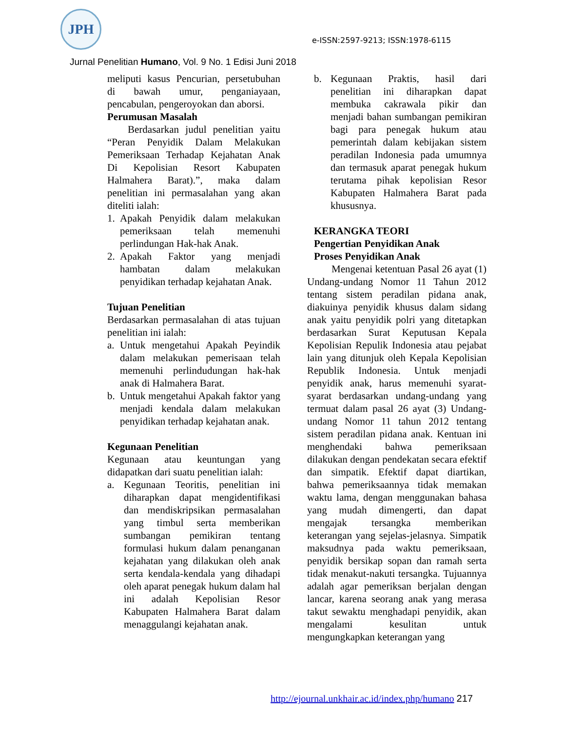JPH
e-ISSN:2597-9213; ISSN:1978-6115
Jurnal Penelitian Humano, Vol. 9 No. 1 Edisi Juni 2018
meliputi kasus Pencurian, persetubuhan di bawah umur, penganiayaan, pencabulan, pengeroyokan dan aborsi.
Perumusan Masalah
Berdasarkan judul penelitian yaitu “Peran Penyidik Dalam Melakukan Pemeriksaan Terhadap Kejahatan Anak Di Kepolisian Resort Kabupaten Halmahera Barat).”, maka dalam penelitian ini permasalahan yang akan diteliti ialah:
1. Apakah Penyidik dalam melakukan pemeriksaan telah memenuhi perlindungan Hak-hak Anak.
2. Apakah Faktor yang menjadi hambatan dalam melakukan penyidikan terhadap kejahatan Anak.
Tujuan Penelitian
Berdasarkan permasalahan di atas tujuan penelitian ini ialah:
a. Untuk mengetahui Apakah Peyindik dalam melakukan pemerisaan telah memenuhi perlindudungan hak-hak anak di Halmahera Barat.
b. Untuk mengetahui Apakah faktor yang menjadi kendala dalam melakukan penyidikan terhadap kejahatan anak.
Kegunaan Penelitian
Kegunaan atau keuntungan yang didapatkan dari suatu penelitian ialah:
a. Kegunaan Teoritis, penelitian ini diharapkan dapat mengidentifikasi dan mendiskripsikan permasalahan yang timbul serta memberikan sumbangan pemikiran tentang formulasi hukum dalam penanganan kejahatan yang dilakukan oleh anak serta kendala-kendala yang dihadapi oleh aparat penegak hukum dalam hal ini adalah Kepolisian Resor Kabupaten Halmahera Barat dalam menaggulangi kejahatan anak.
b. Kegunaan Praktis, hasil dari penelitian ini diharapkan dapat membuka cakrawala pikir dan menjadi bahan sumbangan pemikiran bagi para penegak hukum atau pemerintah dalam kebijakan sistem peradilan Indonesia pada umumnya dan termasuk aparat penegak hukum terutama pihak kepolisian Resor Kabupaten Halmahera Barat pada khususnya.
KERANGKA TEORI
Pengertian Penyidikan Anak
Proses Penyidikan Anak
Mengenai ketentuan Pasal 26 ayat (1) Undang-undang Nomor 11 Tahun 2012 tentang sistem peradilan pidana anak, diakuinya penyidik khusus dalam sidang anak yaitu penyidik polri yang ditetapkan berdasarkan Surat Keputusan Kepala Kepolisian Repulik Indonesia atau pejabat lain yang ditunjuk oleh Kepala Kepolisian Republik Indonesia. Untuk menjadi penyidik anak, harus memenuhi syarat-syarat berdasarkan undang-undang yang termuat dalam pasal 26 ayat (3) Undang-undang Nomor 11 tahun 2012 tentang sistem peradilan pidana anak. Kentuan ini menghendaki bahwa pemeriksaan dilakukan dengan pendekatan secara efektif dan simpatik. Efektif dapat diartikan, bahwa pemeriksaannya tidak memakan waktu lama, dengan menggunakan bahasa yang mudah dimengerti, dan dapat mengajak tersangka memberikan keterangan yang sejelas-jelasnya. Simpatik maksudnya pada waktu pemeriksaan, penyidik bersikap sopan dan ramah serta tidak menakut-nakuti tersangka. Tujuannya adalah agar pemeriksan berjalan dengan lancar, karena seorang anak yang merasa takut sewaktu menghadapi penyidik, akan mengalami kesulitan untuk mengungkapkan keterangan yang
http://ejournal.unkhair.ac.id/index.php/humano 217